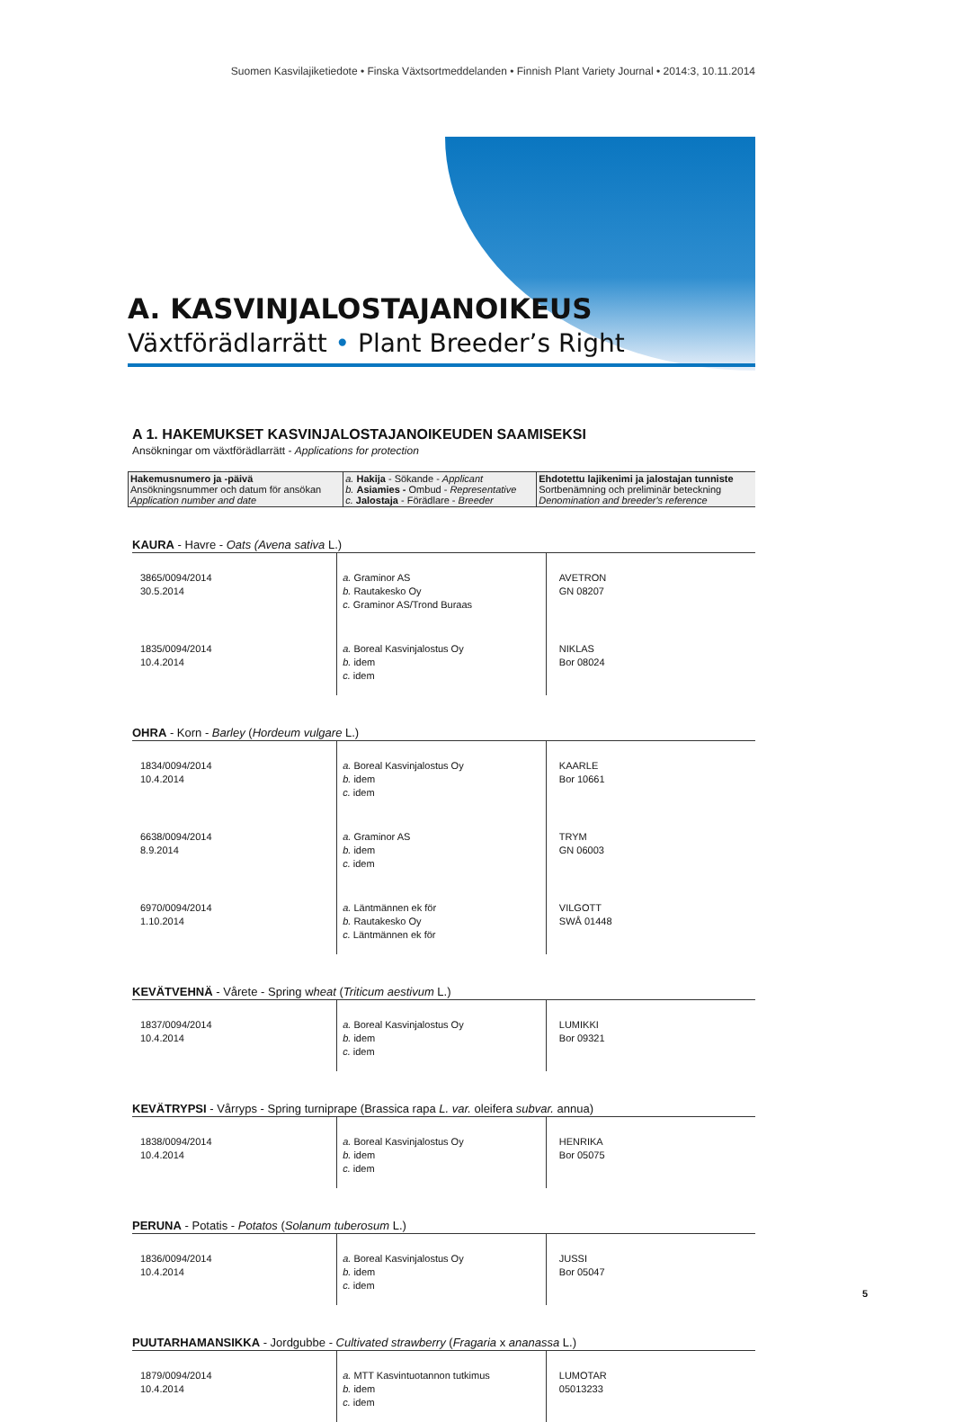Suomen Kasvilajiketiedote • Finska Växtsortmeddelanden • Finnish Plant Variety Journal • 2014:3, 10.11.2014
A. KASVINJALOSTAJANOIKEUS
Växtförädlarrätt • Plant Breeder’s Right
A 1. HAKEMUKSET KASVINJALOSTAJANOIKEUDEN SAAMISEKSI
Ansökningar om växtförädlarrätt - Applications for protection
| Hakemusnumero ja -päivä Ansökningsnummer och datum för ansökan Application number and date | a. Hakija - Sökande - Applicant b. Asiamies - Ombud - Representative c. Jalostaja - Förädlare - Breeder | Ehdotettu lajikenimi ja jalostajan tunniste Sortbenämning och preliminär beteckning Denomination and breeder's reference |
KAURA - Havre - Oats (Avena sativa L.)
| 3865/0094/2014 30.5.2014 | a. Graminor AS b. Rautakesko Oy c. Graminor AS/Trond Buraas | AVETRON GN 08207 |
| 1835/0094/2014 10.4.2014 | a. Boreal Kasvinjalostus Oy b. idem c. idem | NIKLAS Bor 08024 |
OHRA - Korn - Barley (Hordeum vulgare L.)
| 1834/0094/2014 10.4.2014 | a. Boreal Kasvinjalostus Oy b. idem c. idem | KAARLE Bor 10661 |
| 6638/0094/2014 8.9.2014 | a. Graminor AS b. idem c. idem | TRYM GN 06003 |
| 6970/0094/2014 1.10.2014 | a. Läntmännen ek för b. Rautakesko Oy c. Läntmännen ek för | VILGOTT SWÅ 01448 |
KEVÄTVEHNÄ - Vårete - Spring wheat (Triticum aestivum L.)
| 1837/0094/2014 10.4.2014 | a. Boreal Kasvinjalostus Oy b. idem c. idem | LUMIKKI Bor 09321 |
KEVÄTRYPSI - Vårryps - Spring turniprape (Brassica rapa L. var. oleifera subvar. annua)
| 1838/0094/2014 10.4.2014 | a. Boreal Kasvinjalostus Oy b. idem c. idem | HENRIKA Bor 05075 |
PERUNA - Potatis - Potatos (Solanum tuberosum L.)
| 1836/0094/2014 10.4.2014 | a. Boreal Kasvinjalostus Oy b. idem c. idem | JUSSI Bor 05047 |
PUUTARHAMANSIKKA - Jordgubbe - Cultivated strawberry (Fragaria x ananassa L.)
| 1879/0094/2014 10.4.2014 | a. MTT Kasvintuotannon tutkimus b. idem c. idem | LUMOTAR 05013233 |
5